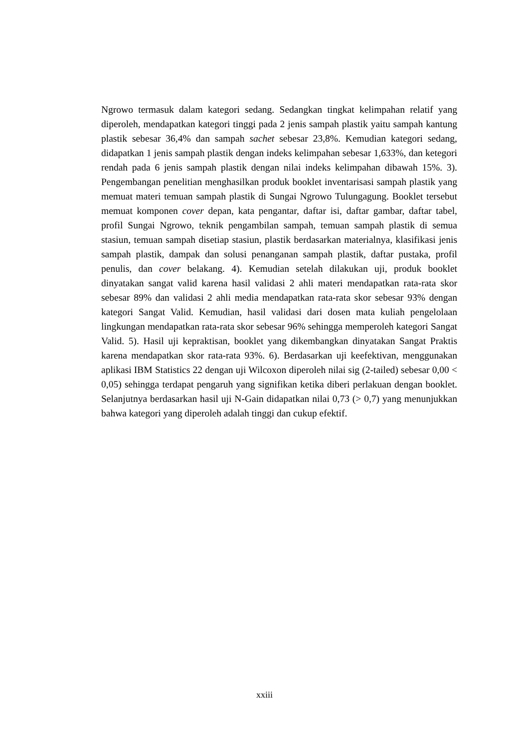Ngrowo termasuk dalam kategori sedang. Sedangkan tingkat kelimpahan relatif yang diperoleh, mendapatkan kategori tinggi pada 2 jenis sampah plastik yaitu sampah kantung plastik sebesar 36,4% dan sampah sachet sebesar 23,8%. Kemudian kategori sedang, didapatkan 1 jenis sampah plastik dengan indeks kelimpahan sebesar 1,633%, dan ketegori rendah pada 6 jenis sampah plastik dengan nilai indeks kelimpahan dibawah 15%. 3). Pengembangan penelitian menghasilkan produk booklet inventarisasi sampah plastik yang memuat materi temuan sampah plastik di Sungai Ngrowo Tulungagung. Booklet tersebut memuat komponen cover depan, kata pengantar, daftar isi, daftar gambar, daftar tabel, profil Sungai Ngrowo, teknik pengambilan sampah, temuan sampah plastik di semua stasiun, temuan sampah disetiap stasiun, plastik berdasarkan materialnya, klasifikasi jenis sampah plastik, dampak dan solusi penanganan sampah plastik, daftar pustaka, profil penulis, dan cover belakang. 4). Kemudian setelah dilakukan uji, produk booklet dinyatakan sangat valid karena hasil validasi 2 ahli materi mendapatkan rata-rata skor sebesar 89% dan validasi 2 ahli media mendapatkan rata-rata skor sebesar 93% dengan kategori Sangat Valid. Kemudian, hasil validasi dari dosen mata kuliah pengelolaan lingkungan mendapatkan rata-rata skor sebesar 96% sehingga memperoleh kategori Sangat Valid. 5). Hasil uji kepraktisan, booklet yang dikembangkan dinyatakan Sangat Praktis karena mendapatkan skor rata-rata 93%. 6). Berdasarkan uji keefektivan, menggunakan aplikasi IBM Statistics 22 dengan uji Wilcoxon diperoleh nilai sig (2-tailed) sebesar 0,00 < 0,05) sehingga terdapat pengaruh yang signifikan ketika diberi perlakuan dengan booklet. Selanjutnya berdasarkan hasil uji N-Gain didapatkan nilai 0,73 (> 0,7) yang menunjukkan bahwa kategori yang diperoleh adalah tinggi dan cukup efektif.
xxiii